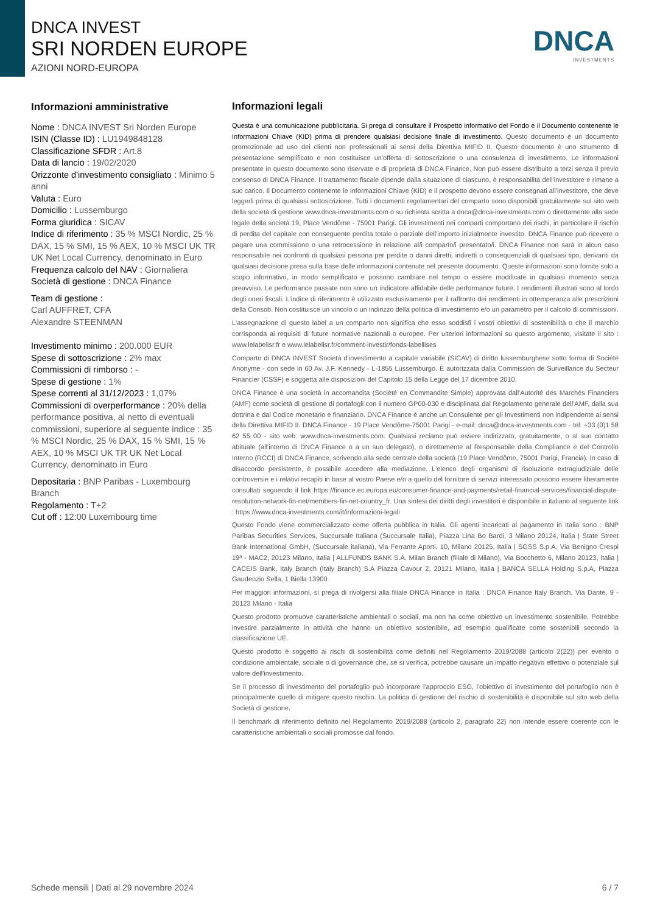DNCA INVEST
SRI NORDEN EUROPE
AZIONI NORD-EUROPA
DNCA
INVESTMENTS
Informazioni amministrative
Nome : DNCA INVEST Sri Norden Europe
ISIN (Classe ID) : LU1949848128
Classificazione SFDR : Art.8
Data di lancio : 19/02/2020
Orizzonte d'investimento consigliato : Minimo 5 anni
Valuta : Euro
Domicilio : Lussemburgo
Forma giuridica : SICAV
Indice di riferimento : 35 % MSCI Nordic, 25 % DAX, 15 % SMI, 15 % AEX, 10 % MSCI UK TR UK Net Local Currency, denominato in Euro
Frequenza calcolo del NAV : Giornaliera
Società di gestione : DNCA Finance
Team di gestione :
Carl AUFFRET, CFA
Alexandre STEENMAN
Investimento minimo : 200.000 EUR
Spese di sottoscrizione : 2% max
Commissioni di rimborso : -
Spese di gestione : 1%
Spese correnti al 31/12/2023 : 1,07%
Commissioni di overperformance : 20% della performance positiva, al netto di eventuali commissioni, superiore al seguente indice : 35 % MSCI Nordic, 25 % DAX, 15 % SMI, 15 % AEX, 10 % MSCI UK TR UK Net Local Currency, denominato in Euro
Depositaria : BNP Paribas - Luxembourg Branch
Regolamento : T+2
Cut off : 12:00 Luxembourg time
Informazioni legali
Questa è una comunicazione pubblicitaria. Si prega di consultare il Prospetto informativo del Fondo e il Documento contenente le Informazioni Chiave (KID) prima di prendere qualsiasi decisione finale di investimento. Questo documento è un documento promozionale ad uso dei clienti non professionali ai sensi della Direttiva MIFID II. Questo documento è uno strumento di presentazione semplificato e non costituisce un'offerta di sottoscrizione o una consulenza di investimento. Le informazioni presentate in questo documento sono riservate e di proprietà di DNCA Finance. Non può essere distribuito a terzi senza il previo consenso di DNCA Finance. Il trattamento fiscale dipende dalla situazione di ciascuno, è responsabilità dell'investitore e rimane a suo carico. Il Documento contenente le Informazioni Chiave (KID) e il prospetto devono essere consegnati all'investitore, che deve leggerli prima di qualsiasi sottoscrizione. Tutti i documenti regolamentari del comparto sono disponibili gratuitamente sul sito web della società di gestione www.dnca-investments.com o su richiesta scritta a dnca@dnca-investments.com o direttamente alla sede legale della società 19, Place Vendôme - 75001 Parigi. Gli investimenti nei comparti comportano dei rischi, in particolare il rischio di perdita del capitale con conseguente perdita totale o parziale dell'importo inizialmente investito. DNCA Finance può ricevere o pagare una commissione o una retrocessione in relazione al/i comparto/i presentato/i. DNCA Finance non sarà in alcun caso responsabile nei confronti di qualsiasi persona per perdite o danni diretti, indiretti o consequenziali di qualsiasi tipo, derivanti da qualsiasi decisione presa sulla base delle informazioni contenute nel presente documento. Queste informazioni sono fornite solo a scopo informativo, in modo semplificato e possono cambiare nel tempo o essere modificate in qualsiasi momento senza preavviso. Le performance passate non sono un indicatore affidabile delle performance future. I rendimenti illustrati sono al lordo degli oneri fiscali. L'indice di riferimento è utilizzato esclusivamente per il raffronto dei rendimenti in ottemperanza alle prescrizioni della Consob. Non costituisce un vincolo o un indirizzo della politica di investimento e/o un parametro per il calcolo di commissioni.
L'assegnazione di questo label a un comparto non significa che esso soddisfi i vostri obiettivi di sostenibilità o che il marchio corrisponda ai requisiti di future normative nazionali o europee. Per ulteriori informazioni su questo argomento, visitate il sito : www.lelabelisr.fr e www.lelabelisr.fr/comment-investir/fonds-labellises
Comparto di DNCA INVEST Società d'investimento a capitale variabile (SICAV) di diritto lussemburghese sotto forma di Société Anonyme - con sede in 60 Av. J.F. Kennedy - L-1855 Lussemburgo. È autorizzata dalla Commission de Surveillance du Secteur Financier (CSSF) e soggetta alle disposizioni del Capitolo 15 della Legge del 17 dicembre 2010.
DNCA Finance è una società in accomandita (Société en Commandite Simple) approvata dall'Autorité des Marchés Financiers (AMF) come società di gestione di portafogli con il numero GP00-030 e disciplinata dal Regolamento generale dell'AMF, dalla sua dottrina e dal Codice monetario e finanziario. DNCA Finance è anche un Consulente per gli Investimenti non indipendente ai sensi della Direttiva MIFID II. DNCA Finance - 19 Place Vendôme-75001 Parigi - e-mail: dnca@dnca-investments.com - tel: +33 (0)1 58 62 55 00 - sito web: www.dnca-investments.com. Qualsiasi reclamo può essere indirizzato, gratuitamente, o al suo contatto abituale (all'interno di DNCA Finance o a un suo delegato), o direttamente al Responsabile della Compliance e del Controllo Interno (RCCI) di DNCA Finance, scrivendo alla sede centrale della società (19 Place Vendôme, 75001 Parigi, Francia). In caso di disaccordo persistente, è possibile accedere alla mediazione. L'elenco degli organismi di risoluzione extragiudiziale delle controversie e i relativi recapiti in base al vostro Paese e/o a quello del fornitore di servizi interessato possono essere liberamente consultati seguendo il link https://finance.ec.europa.eu/consumer-finance-and-payments/retail-financial-services/financial-dispute-resolution-network-fin-net/members-fin-net-country_fr. Una sintesi dei diritti degli investitori è disponibile in italiano al seguente link : https://www.dnca-investments.com/it/informazioni-legali
Questo Fondo viene commercializzato come offerta pubblica in Italia. Gli agenti incaricati al pagamento in Italia sono : BNP Paribas Securities Services, Succursale Italiana (Succursale Italia), Piazza Lina Bo Bardi, 3 Milano 20124, Italia | State Street Bank International GmbH, (Succursale italiana), Via Ferrante Aporti, 10, Milano 20125, Italia | SGSS S.p.A, Via Benigno Crespi 19ª - MAC2, 20123 Milano, Italia | ALLFUNDS BANK S.A. Milan Branch (filiale di Milano), Via Bocchetto 6, Milano 20123, Italia | CACEIS Bank, Italy Branch (Italy Branch) S.A Piazza Cavour 2, 20121 Milano, Italia | BANCA SELLA Holding S.p.A, Piazza Gaudenzio Sella, 1 Biella 13900
Per maggiori informazioni, si prega di rivolgersi alla filiale DNCA Finance in Italia : DNCA Finance Italy Branch, Via Dante, 9 - 20123 Milano - Italia
Questo prodotto promuove caratteristiche ambientali o sociali, ma non ha come obiettivo un investimento sostenibile. Potrebbe investire parzialmente in attività che hanno un obiettivo sostenibile, ad esempio qualificate come sostenibili secondo la classificazione UE.
Questo prodotto è soggetto ai rischi di sostenibilità come definiti nel Regolamento 2019/2088 (articolo 2(22)) per evento o condizione ambientale, sociale o di governance che, se si verifica, potrebbe causare un impatto negativo effettivo o potenziale sul valore dell'investimento.
Se il processo di investimento del portafoglio può incorporare l'approccio ESG, l'obiettivo di investimento del portafoglio non è principalmente quello di mitigare questo rischio. La politica di gestione del rischio di sostenibilità è disponibile sul sito web della Società di gestione.
Il benchmark di riferimento definito nel Regolamento 2019/2088 (articolo 2, paragrafo 22) non intende essere coerente con le caratteristiche ambientali o sociali promosse dal fondo.
Schede mensili | Dati al 29 novembre 2024 6 / 7